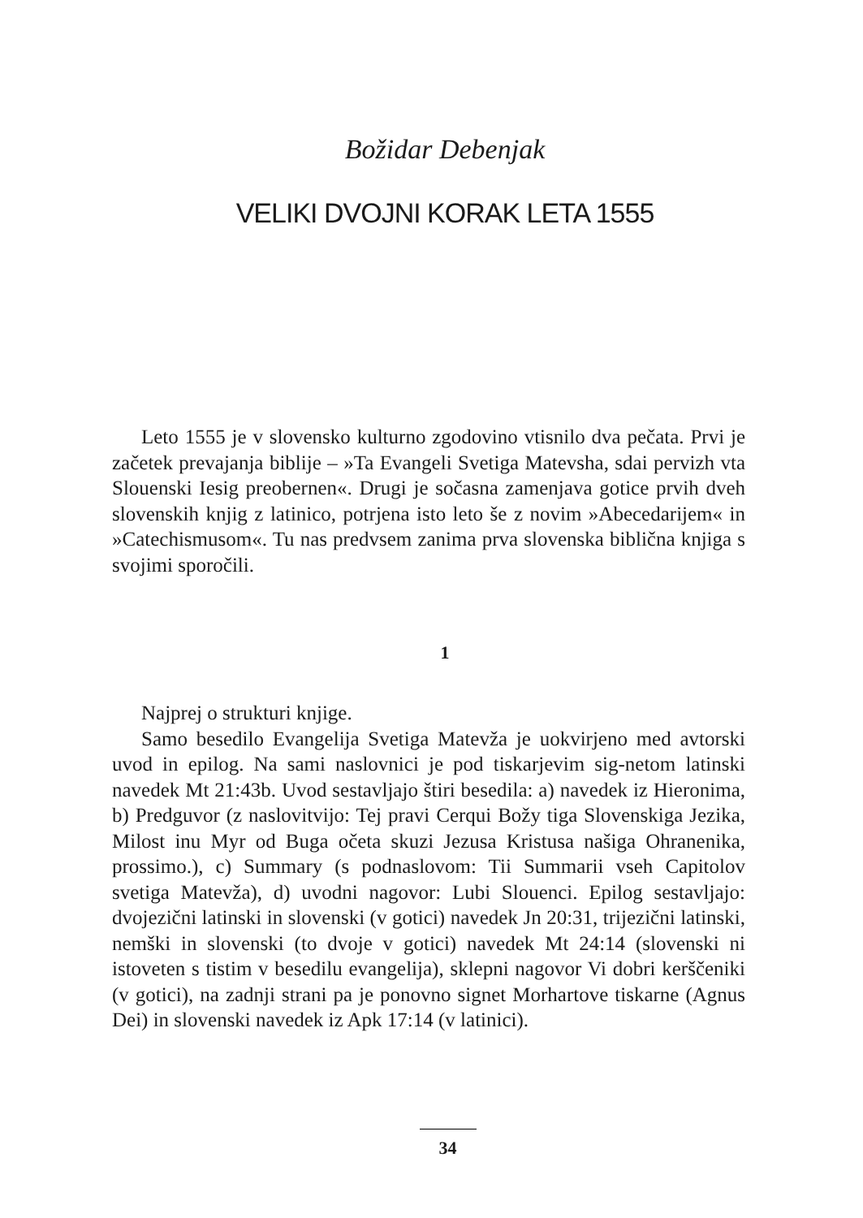Božidar Debenjak
VELIKI DVOJNI KORAK LETA 1555
Leto 1555 je v slovensko kulturno zgodovino vtisnilo dva pečata. Prvi je začetek prevajanja biblije – »Ta Evangeli Svetiga Matevsha, sdai pervizh vta Slouenski Iesig preobernen«. Drugi je sočasna zamenjava gotice prvih dveh slovenskih knjig z latinico, potrjena isto leto še z novim »Abecedarijem« in »Catechismusom«. Tu nas predvsem zanima prva slovenska biblična knjiga s svojimi sporočili.
1
Najprej o strukturi knjige.
Samo besedilo Evangelija Svetiga Matevža je uokvirjeno med avtorski uvod in epilog. Na sami naslovnici je pod tiskarjevim sig-­netom latinski navedek Mt 21:43b. Uvod sestavljajo štiri besedila: a) navedek iz Hieronima, b) Predguvor (z naslovitvijo: Tej pravi Cerqui Božy tiga Slovenskiga Jezika, Milost inu Myr od Buga očeta skuzi Jezusa Kristusa našiga Ohranenika, prossimo.), c) Summary (s podnaslovom: Tii Summarii vseh Capitolov svetiga Matevža), d) uvodni nagovor: Lubi Slouenci. Epilog sestavljajo: dvojezični latinski in slovenski (v gotici) navedek Jn 20:31, trijezični latinski, nemški in slovenski (to dvoje v gotici) navedek Mt 24:14 (slovenski ni istoveten s tistim v besedilu evangelija), sklepni nagovor Vi dobri kerščeniki (v gotici), na zadnji strani pa je ponovno signet Mor­hartove tiskarne (Agnus Dei) in slovenski navedek iz Apk 17:14 (v latinici).
34